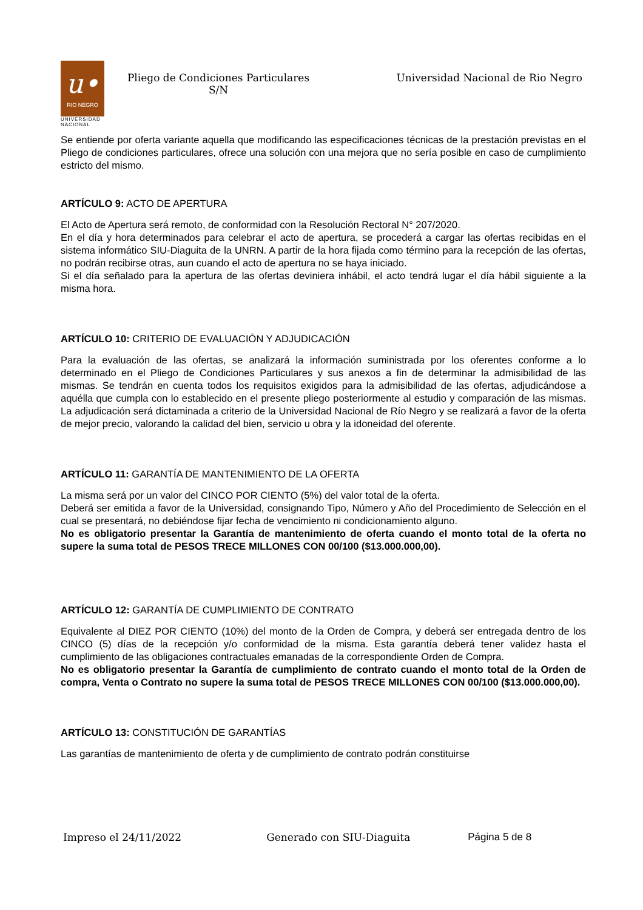u•
RIO NEGRO
UNIVERSIDAD
NACIONAL
Pliego de Condiciones Particulares
S/N
Universidad Nacional de Rio Negro
Se entiende por oferta variante aquella que modificando las especificaciones técnicas de la prestación previstas en el Pliego de condiciones particulares, ofrece una solución con una mejora que no sería posible en caso de cumplimiento estricto del mismo.
ARTÍCULO 9: ACTO DE APERTURA
El Acto de Apertura será remoto, de conformidad con la Resolución Rectoral N° 207/2020.
En el día y hora determinados para celebrar el acto de apertura, se procederá a cargar las ofertas recibidas en el sistema informático SIU-Diaguita de la UNRN. A partir de la hora fijada como término para la recepción de las ofertas, no podrán recibirse otras, aun cuando el acto de apertura no se haya iniciado.
Si el día señalado para la apertura de las ofertas deviniera inhábil, el acto tendrá lugar el día hábil siguiente a la misma hora.
ARTÍCULO 10: CRITERIO DE EVALUACIÓN Y ADJUDICACIÓN
Para la evaluación de las ofertas, se analizará la información suministrada por los oferentes conforme a lo determinado en el Pliego de Condiciones Particulares y sus anexos a fin de determinar la admisibilidad de las mismas. Se tendrán en cuenta todos los requisitos exigidos para la admisibilidad de las ofertas, adjudicándose a aquélla que cumpla con lo establecido en el presente pliego posteriormente al estudio y comparación de las mismas. La adjudicación será dictaminada a criterio de la Universidad Nacional de Río Negro y se realizará a favor de la oferta de mejor precio, valorando la calidad del bien, servicio u obra y la idoneidad del oferente.
ARTÍCULO 11: GARANTÍA DE MANTENIMIENTO DE LA OFERTA
La misma será por un valor del CINCO POR CIENTO (5%) del valor total de la oferta.
Deberá ser emitida a favor de la Universidad, consignando Tipo, Número y Año del Procedimiento de Selección en el cual se presentará, no debiéndose fijar fecha de vencimiento ni condicionamiento alguno.
No es obligatorio presentar la Garantía de mantenimiento de oferta cuando el monto total de la oferta no supere la suma total de PESOS TRECE MILLONES CON 00/100 ($13.000.000,00).
ARTÍCULO 12: GARANTÍA DE CUMPLIMIENTO DE CONTRATO
Equivalente al DIEZ POR CIENTO (10%) del monto de la Orden de Compra, y deberá ser entregada dentro de los CINCO (5) días de la recepción y/o conformidad de la misma. Esta garantía deberá tener validez hasta el cumplimiento de las obligaciones contractuales emanadas de la correspondiente Orden de Compra.
No es obligatorio presentar la Garantía de cumplimiento de contrato cuando el monto total de la Orden de compra, Venta o Contrato no supere la suma total de PESOS TRECE MILLONES CON 00/100 ($13.000.000,00).
ARTÍCULO 13: CONSTITUCIÓN DE GARANTÍAS
Las garantías de mantenimiento de oferta y de cumplimiento de contrato podrán constituirse
Impreso el 24/11/2022 Generado con SIU-Diaguita Página 5 de 8